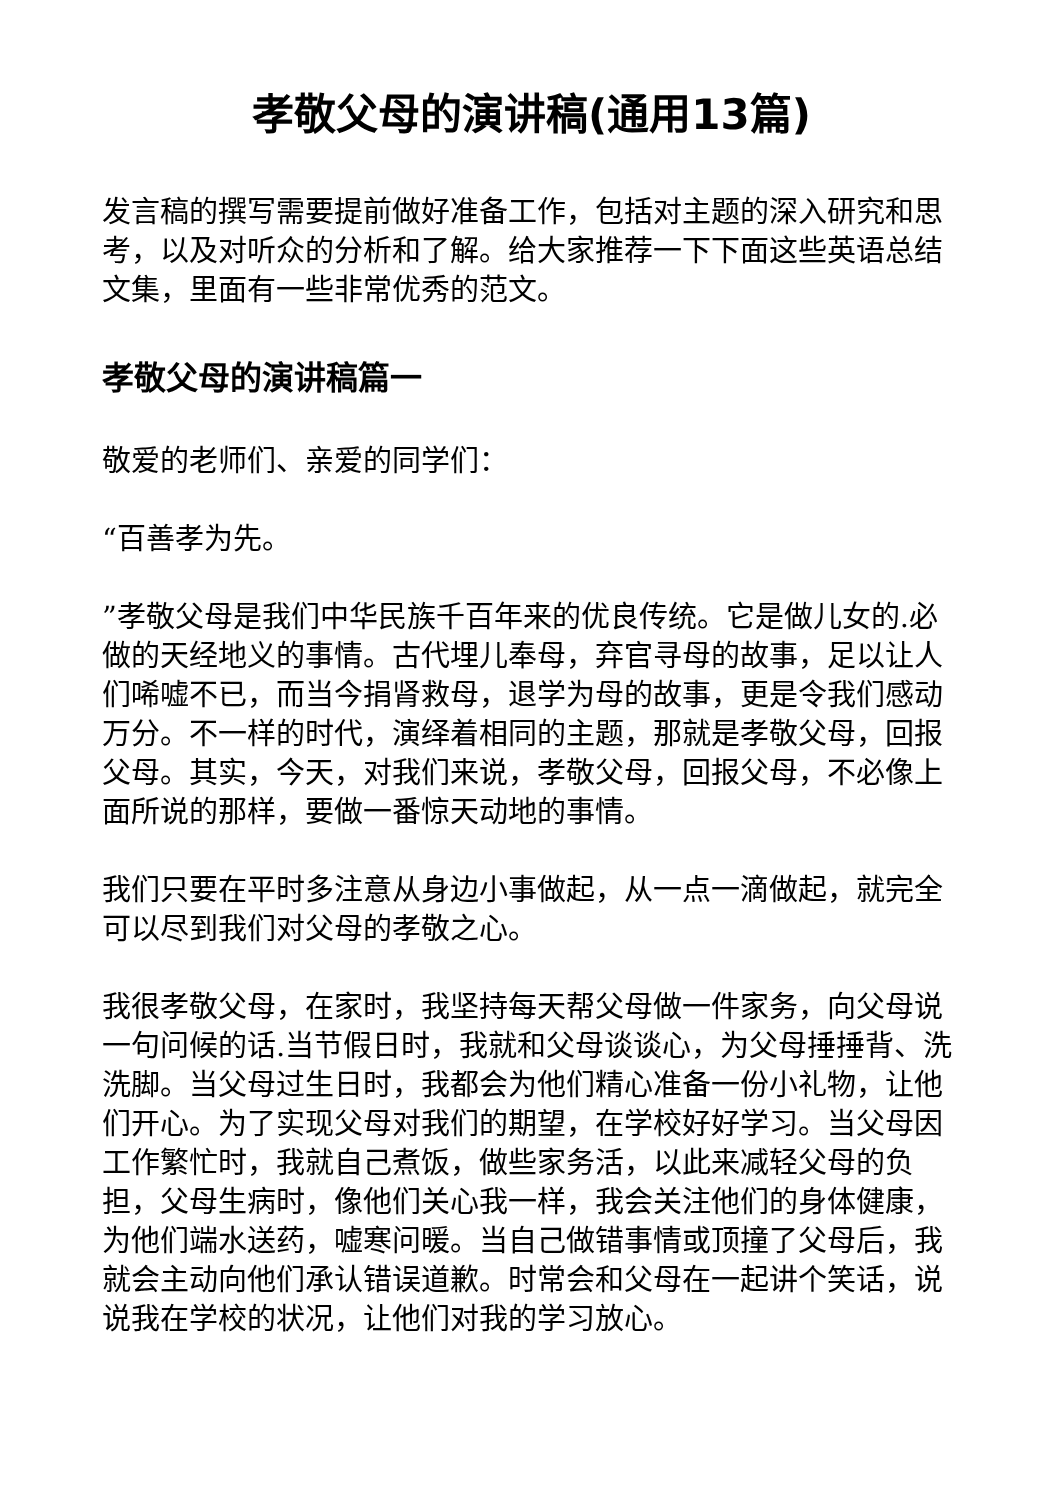孝敬父母的演讲稿(通用13篇)
发言稿的撰写需要提前做好准备工作，包括对主题的深入研究和思考，以及对听众的分析和了解。给大家推荐一下下面这些英语总结文集，里面有一些非常优秀的范文。
孝敬父母的演讲稿篇一
敬爱的老师们、亲爱的同学们：
“百善孝为先。
”孝敬父母是我们中华民族千百年来的优良传统。它是做儿女的.必做的天经地义的事情。古代埋儿奉母，弃官寻母的故事，足以让人们唏嘘不已，而当今捐肾救母，退学为母的故事，更是令我们感动万分。不一样的时代，演绎着相同的主题，那就是孝敬父母，回报父母。其实，今天，对我们来说，孝敬父母，回报父母，不必像上面所说的那样，要做一番惊天动地的事情。
我们只要在平时多注意从身边小事做起，从一点一滴做起，就完全可以尽到我们对父母的孝敬之心。
我很孝敬父母，在家时，我坚持每天帮父母做一件家务，向父母说一句问候的话.当节假日时，我就和父母谈谈心，为父母捶捶背、洗洗脚。当父母过生日时，我都会为他们精心准备一份小礼物，让他们开心。为了实现父母对我们的期望，在学校好好学习。当父母因工作繁忙时，我就自己煮饭，做些家务活，以此来减轻父母的负担，父母生病时，像他们关心我一样，我会关注他们的身体健康，为他们端水送药，嘘寒问暖。当自己做错事情或顶撞了父母后，我就会主动向他们承认错误道歉。时常会和父母在一起讲个笑话，说说我在学校的状况，让他们对我的学习放心。